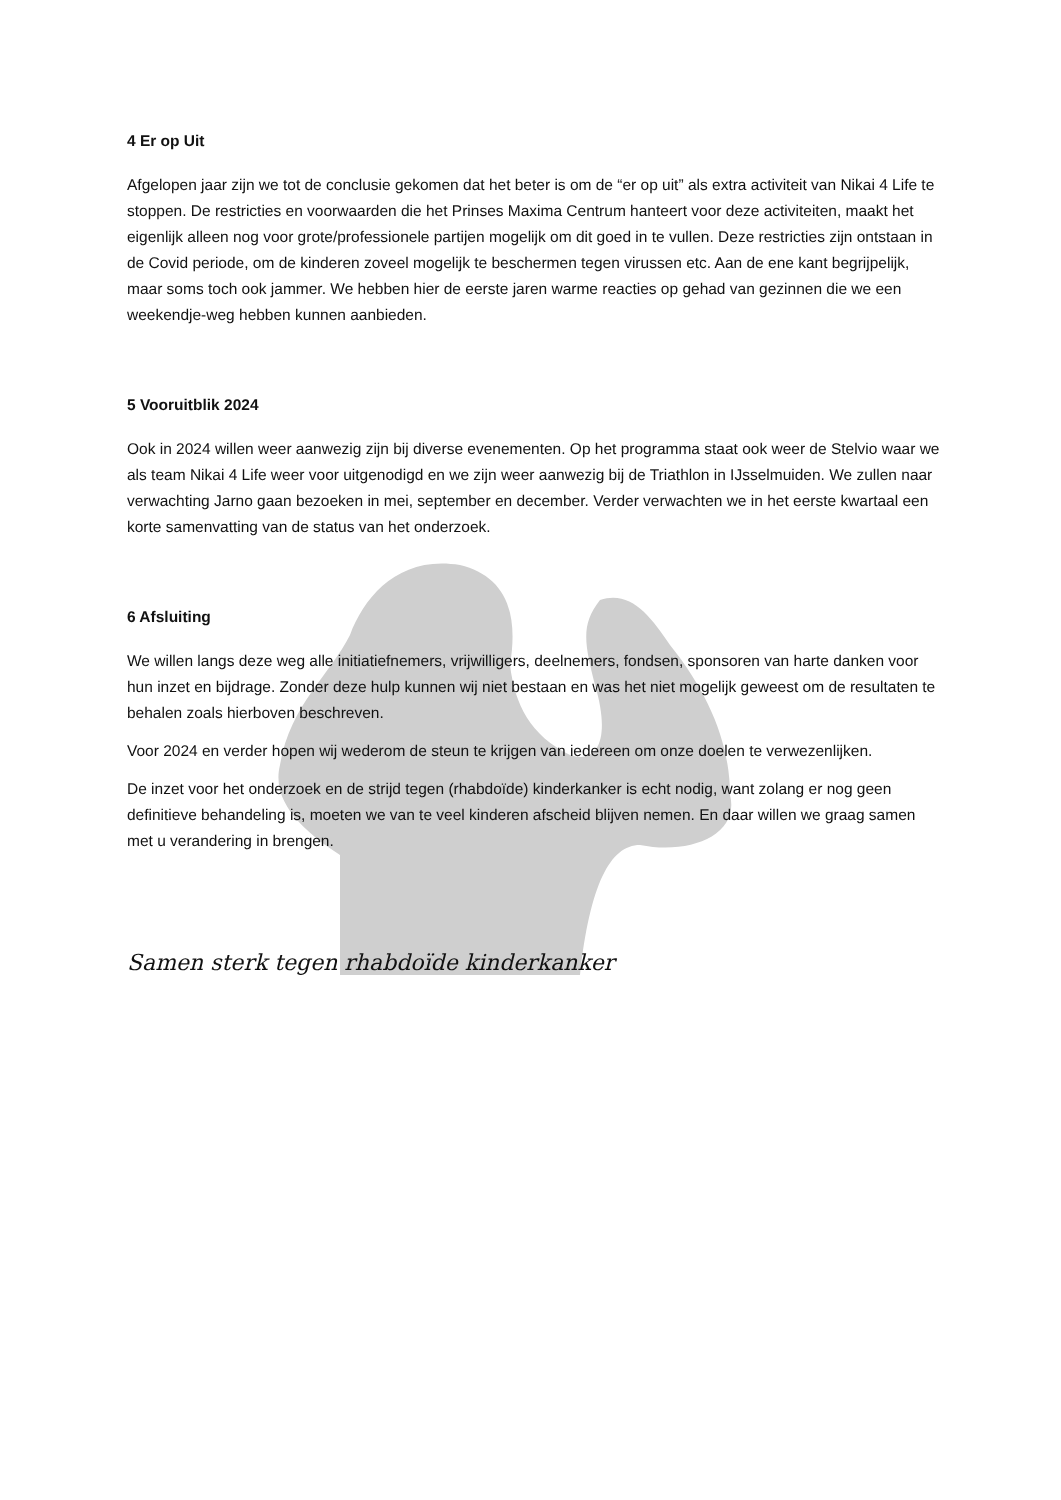4 Er op Uit
Afgelopen jaar zijn we tot de conclusie gekomen dat het beter is om de “er op uit” als extra activiteit van Nikai 4 Life te stoppen. De restricties en voorwaarden die het Prinses Maxima Centrum hanteert voor deze activiteiten, maakt het eigenlijk alleen nog voor grote/professionele partijen mogelijk om dit goed in te vullen. Deze restricties zijn ontstaan in de Covid periode, om de kinderen zoveel mogelijk te beschermen tegen virussen etc. Aan de ene kant begrijpelijk, maar soms toch ook jammer. We hebben hier de eerste jaren warme reacties op gehad van gezinnen die we een weekendje-weg hebben kunnen aanbieden.
5 Vooruitblik 2024
Ook in 2024 willen weer aanwezig zijn bij diverse evenementen. Op het programma staat ook weer de Stelvio waar we als team Nikai 4 Life weer voor uitgenodigd en we zijn weer aanwezig bij de Triathlon in IJsselmuiden. We zullen naar verwachting Jarno gaan bezoeken in mei, september en december. Verder verwachten we in het eerste kwartaal een korte samenvatting van de status van het onderzoek.
6 Afsluiting
We willen langs deze weg alle initiatiefnemers, vrijwilligers, deelnemers, fondsen, sponsoren van harte danken voor hun inzet en bijdrage. Zonder deze hulp kunnen wij niet bestaan en was het niet mogelijk geweest om de resultaten te behalen zoals hierboven beschreven.
Voor 2024 en verder hopen wij wederom de steun te krijgen van iedereen om onze doelen te verwezenlijken.
De inzet voor het onderzoek en de strijd tegen (rhabdoïde) kinderkanker is echt nodig, want zolang er nog geen definitieve behandeling is, moeten we van te veel kinderen afscheid blijven nemen. En daar willen we graag samen met u verandering in brengen.
Samen sterk tegen rhabdoïde kinderkanker